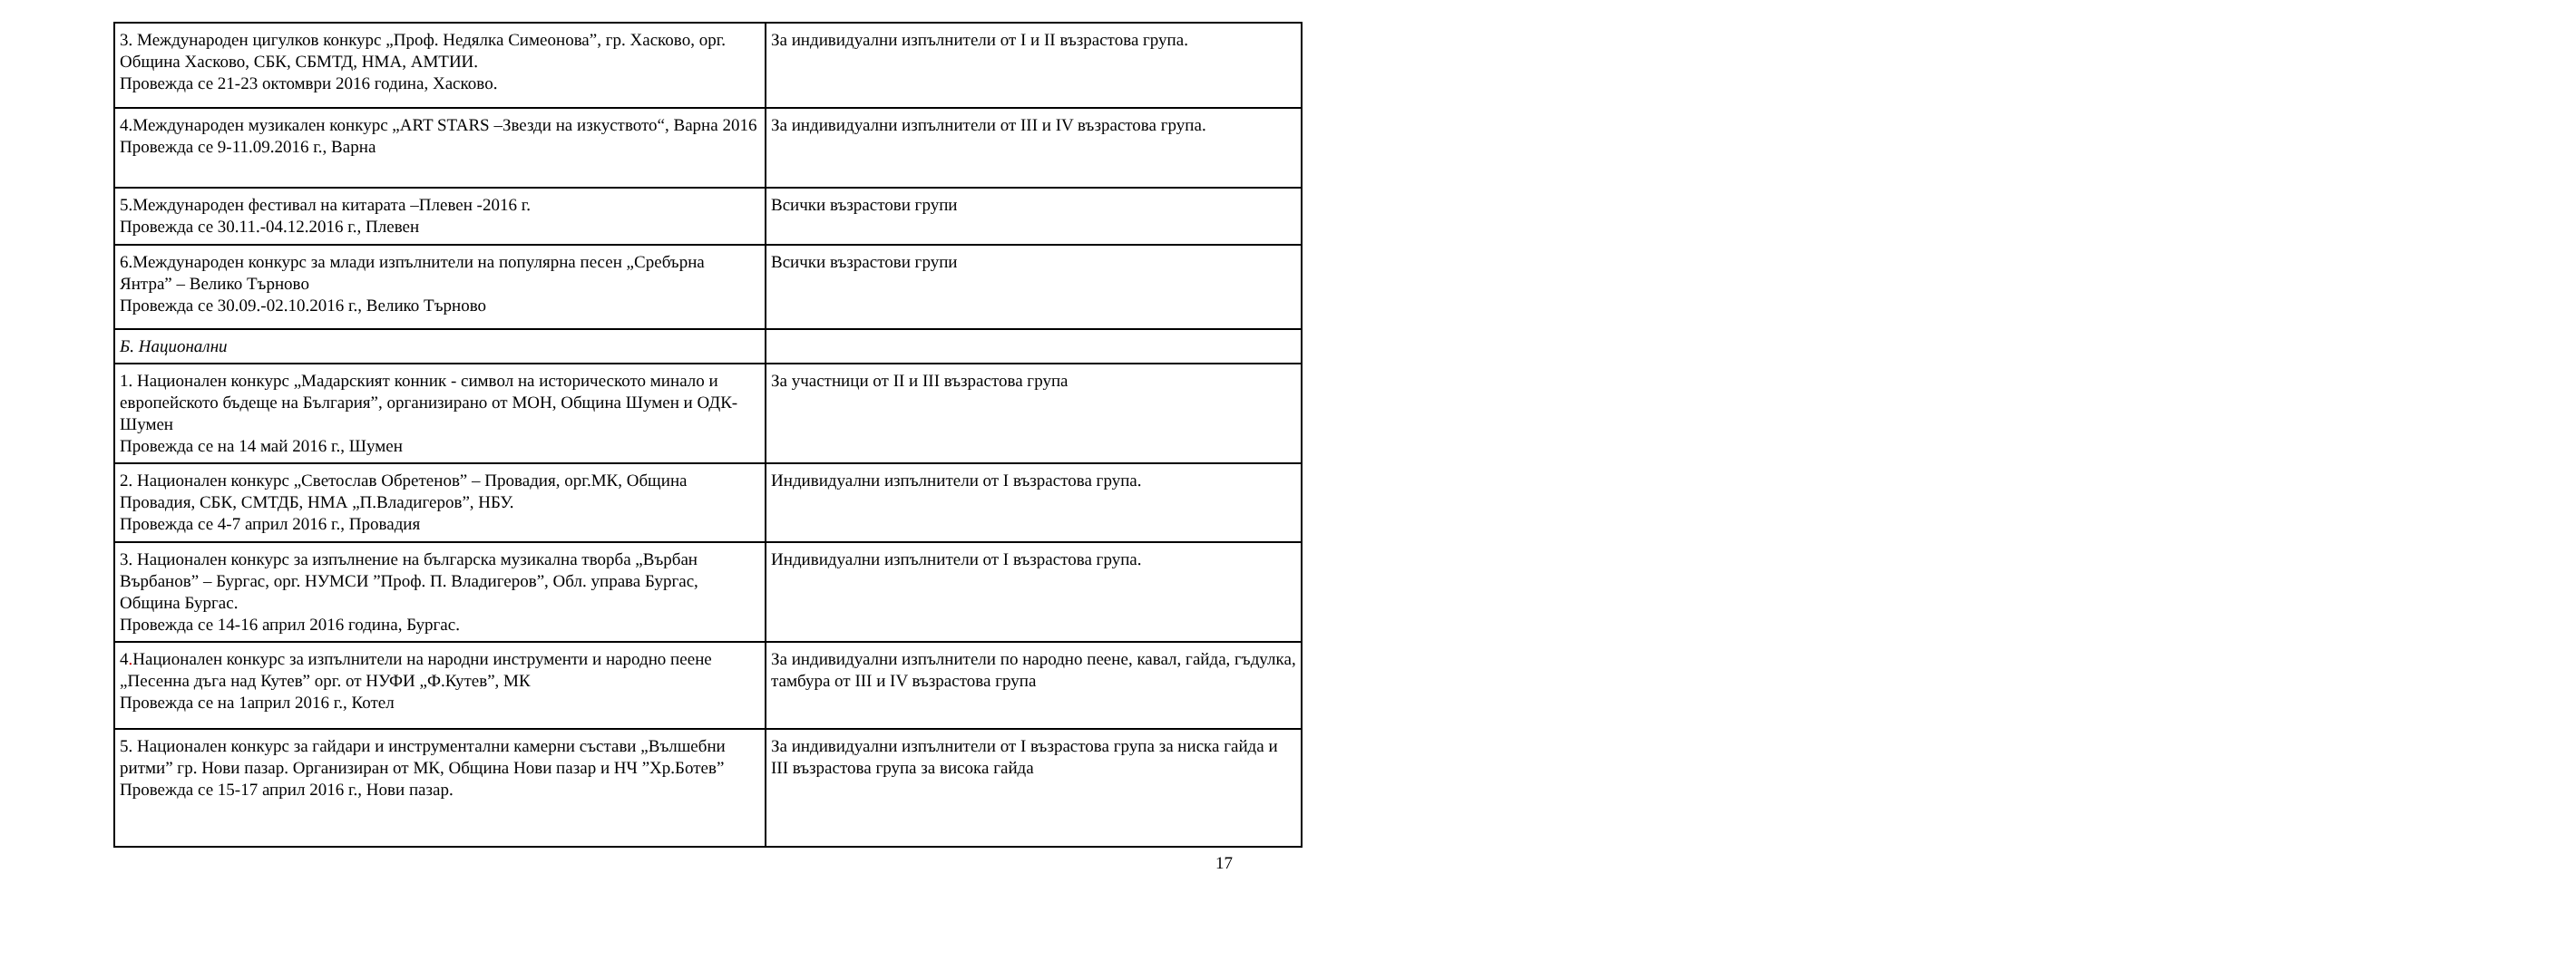| 3. Международен цигулков конкурс „Проф. Недялка Симеонова”, гр. Хасково, орг. Община Хасково, СБК, СБМТД, НМА, АМТИИ. Провежда се 21-23 октомври 2016 година, Хасково. | За индивидуални изпълнители от I и II възрастова група. |
| 4.Международен музикален конкурс „ART STARS –Звезди на изкуството“, Варна 2016 Провежда се 9-11.09.2016 г., Варна | За индивидуални изпълнители от III и IV възрастова група. |
| 5.Международен фестивал на китарата –Плевен -2016 г. Провежда се 30.11.-04.12.2016 г., Плевен | Всички възрастови групи |
| 6.Международен конкурс за млади изпълнители на популярна песен „Сребърна Янтра” – Велико Търново Провежда се 30.09.-02.10.2016 г., Велико Търново | Всички възрастови групи |
| Б. Национални | |
| 1. Национален конкурс „Мадарският конник - символ на историческото минало и европейското бъдеще на България”, организирано от МОН, Община Шумен и ОДК- Шумен Провежда се на 14 май 2016 г., Шумен | За участници от II и III възрастова група |
| 2. Национален конкурс „Светослав Обретенов” – Провадия, орг.МК, Община Провадия, СБК, СМТДБ, НМА „П.Владигеров”, НБУ. Провежда се 4-7 април 2016 г., Провадия | Индивидуални изпълнители от I възрастова група. |
| 3. Национален конкурс за изпълнение на българска музикална творба „Върбан Върбанов” – Бургас, орг. НУМСИ ”Проф. П. Владигеров”, Обл. управа Бургас, Община Бургас. Провежда се 14-16 април 2016 година, Бургас. | Индивидуални изпълнители от I възрастова група. |
| 4 . Национален конкурс за изпълнители на народни инструменти и народно пеене „Песенна дъга над Кутев” орг. от НУФИ „Ф.Кутев”, МК Провежда се на 1април 2016 г., Котел | За индивидуални изпълнители по народно пеене, кавал, гайда, гъдулка, тамбура от III и IV възрастова група |
| 5. Национален конкурс за гайдари и инструментални камерни състави „Вълшебни ритми” гр. Нови пазар. Организиран от МК, Община Нови пазар и НЧ ”Хр.Ботев” Провежда се 15-17 април 2016 г., Нови пазар. | За индивидуални изпълнители от I възрастова група за ниска гайда и III възрастова група за висока гайда |
17